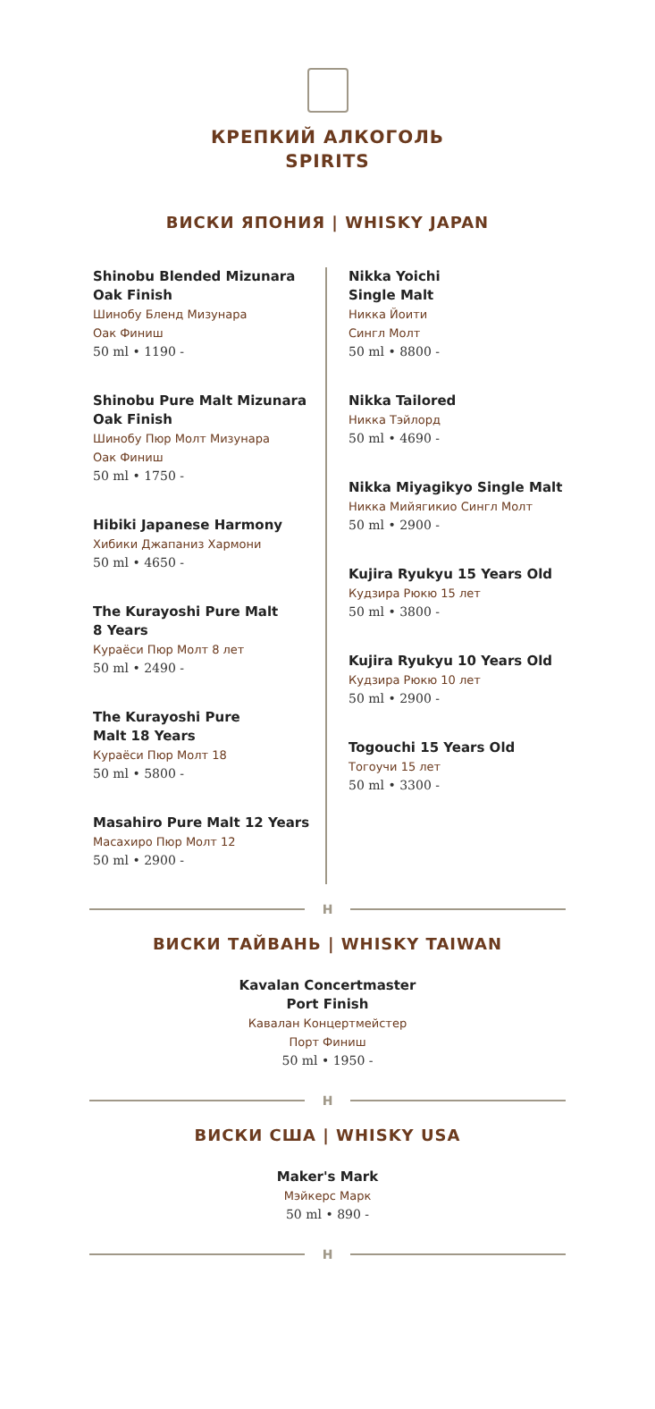КРЕПКИЙ АЛКОГОЛЬ
SPIRITS
ВИСКИ ЯПОНИЯ | WHISKY JAPAN
Shinobu Blended Mizunara
Oak Finish
Шинобу Бленд Мизунара
Оак Финиш
50 ml • 1190 -
Shinobu Pure Malt Mizunara
Oak Finish
Шинобу Пюр Молт Мизунара
Оак Финиш
50 ml • 1750 -
Hibiki Japanese Harmony
Хибики Джапаниз Хармони
50 ml • 4650 -
The Kurayoshi Pure Malt
8 Years
Кураёси Пюр Молт 8 лет
50 ml • 2490 -
The Kurayoshi Pure
Malt 18 Years
Кураёси Пюр Молт 18
50 ml • 5800 -
Masahiro Pure Malt 12 Years
Масахиро Пюр Молт 12
50 ml • 2900 -
Nikka Yoichi
Single Malt
Никка Йоити
Сингл Молт
50 ml • 8800 -
Nikka Tailored
Никка Тэйлорд
50 ml • 4690 -
Nikka Miyagikyo Single Malt
Никка Мийягикио Сингл Молт
50 ml • 2900 -
Kujira Ryukyu 15 Years Old
Кудзира Рюкю 15 лет
50 ml • 3800 -
Kujira Ryukyu 10 Years Old
Кудзира Рюкю 10 лет
50 ml • 2900 -
Togouchi 15 Years Old
Тогоучи 15 лет
50 ml • 3300 -
H
ВИСКИ ТАЙВАНЬ | WHISKY TAIWAN
Kavalan Concertmaster
Port Finish
Кавалан Концертмейстер
Порт Финиш
50 ml • 1950 -
H
ВИСКИ США | WHISKY USA
Maker's Mark
Мэйкерс Марк
50 ml • 890 -
H